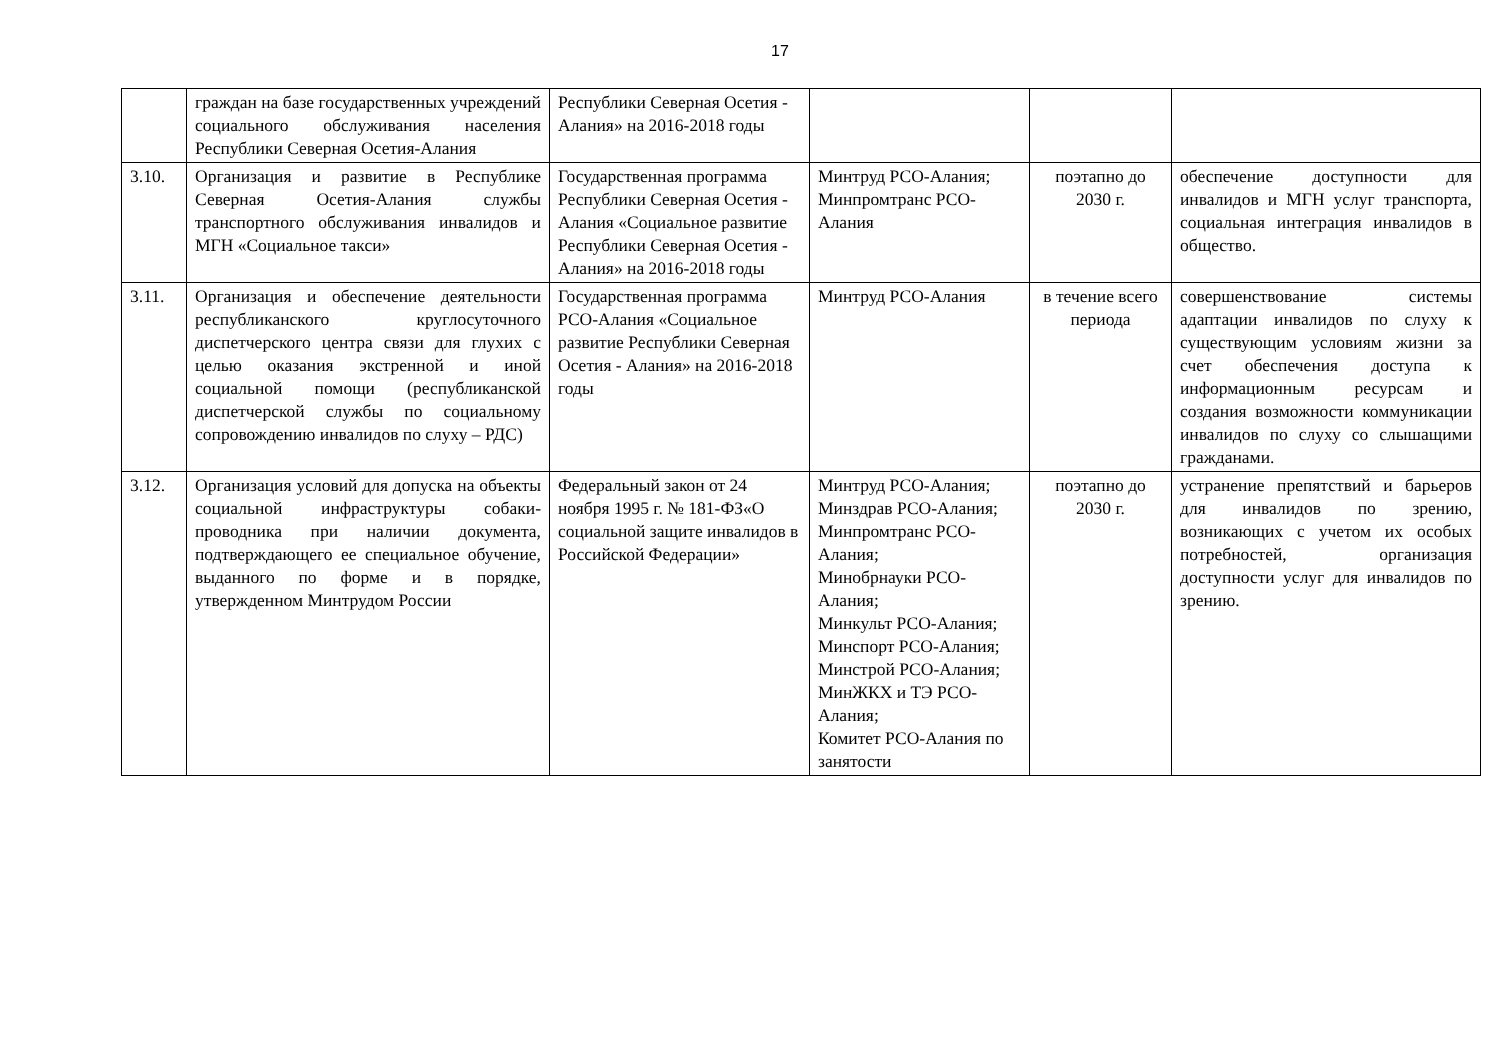17
| | граждан на базе государственных учреждений социального обслуживания населения Республики Северная Осетия-Алания | Республики Северная Осетия - Алания» на 2016-2018 годы | | | |
| 3.10. | Организация и развитие в Республике Северная Осетия-Алания службы транспортного обслуживания инвалидов и МГН «Социальное такси» | Государственная программа Республики Северная Осетия - Алания «Социальное развитие Республики Северная Осетия - Алания» на 2016-2018 годы | Минтруд РСО-Алания; Минпромтранс РСО-Алания | поэтапно до 2030 г. | обеспечение доступности для инвалидов и МГН услуг транспорта, социальная интеграция инвалидов в общество. |
| 3.11. | Организация и обеспечение деятельности республиканского круглосуточного диспетчерского центра связи для глухих с целью оказания экстренной и иной социальной помощи (республиканской диспетчерской службы по социальному сопровождению инвалидов по слуху – РДС) | Государственная программа РСО-Алания «Социальное развитие Республики Северная Осетия - Алания» на 2016-2018 годы | Минтруд РСО-Алания | в течение всего периода | совершенствование системы адаптации инвалидов по слуху к существующим условиям жизни за счет обеспечения доступа к информационным ресурсам и создания возможности коммуникации инвалидов по слуху со слышащими гражданами. |
| 3.12. | Организация условий для допуска на объекты социальной инфраструктуры собаки- проводника при наличии документа, подтверждающего ее специальное обучение, выданного по форме и в порядке, утвержденном Минтрудом России | Федеральный закон от 24 ноября 1995 г. № 181-ФЗ«О социальной защите инвалидов в Российской Федерации» | Минтруд РСО-Алания; Минздрав РСО-Алания; Минпромтранс РСО-Алания; Минобрнауки РСО-Алания; Минкульт РСО-Алания; Минспорт РСО-Алания; Минстрой РСО-Алания; МинЖКХ и ТЭ РСО-Алания; Комитет РСО-Алания по занятости | поэтапно до 2030 г. | устранение препятствий и барьеров для инвалидов по зрению, возникающих с учетом их особых потребностей, организация доступности услуг для инвалидов по зрению. |